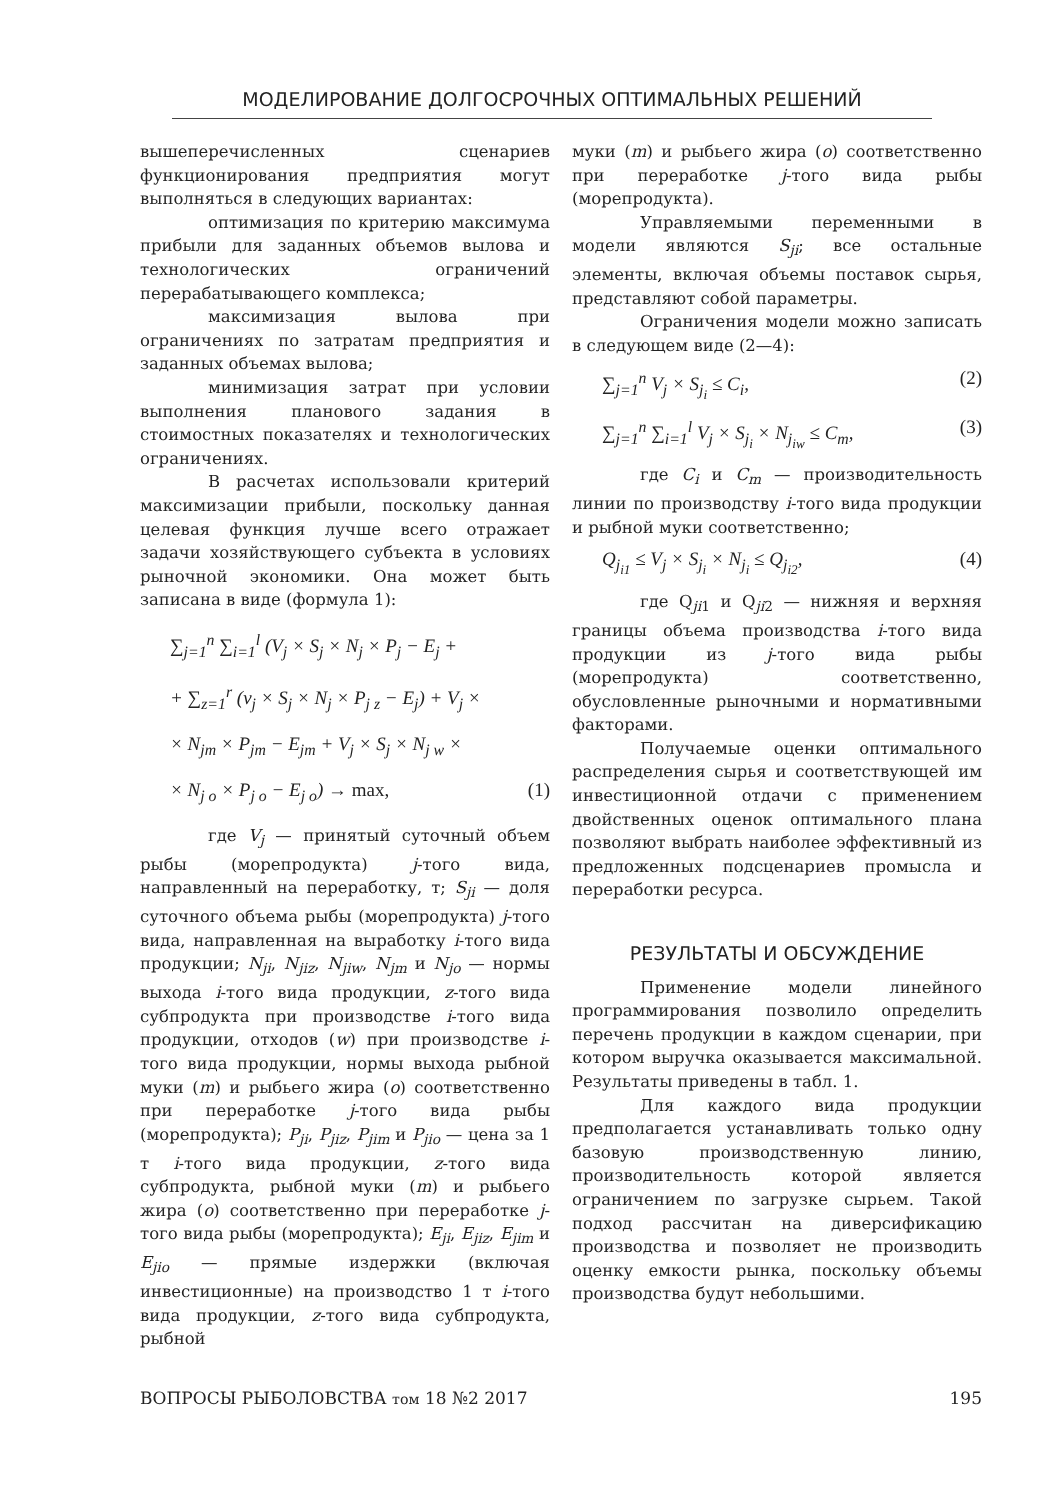МОДЕЛИРОВАНИЕ ДОЛГОСРОЧНЫХ ОПТИМАЛЬНЫХ РЕШЕНИЙ
вышеперечисленных сценариев функционирования предприятия могут выполняться в следующих вариантах:
оптимизация по критерию максимума прибыли для заданных объемов вылова и технологических ограничений перерабатывающего комплекса;
максимизация вылова при ограничениях по затратам предприятия и заданных объемах вылова;
минимизация затрат при условии выполнения планового задания в стоимостных показателях и технологических ограничениях.
В расчетах использовали критерий максимизации прибыли, поскольку данная целевая функция лучше всего отражает задачи хозяйствующего субъекта в условиях рыночной экономики. Она может быть записана в виде (формула 1):
∑<sub>j=1</sub><sup>n</sup> ∑<sub>i=1</sub><sup>l</sup> (V<sub>j</sub> × S<sub>j</sub> × N<sub>j</sub> × P<sub>j</sub> − E<sub>j</sub> +
+ ∑<sub>z=1</sub><sup>r</sup> (v<sub>j</sub> × S<sub>j</sub> × N<sub>j</sub> × P<sub>j z</sub> − E<sub>j</sub>) + V<sub>j</sub> ×
× N<sub>jm</sub> × P<sub>jm</sub> − E<sub>jm</sub> + V<sub>j</sub> × S<sub>j</sub> × N<sub>j w</sub> ×
× N<sub>j o</sub> × P<sub>j o</sub> − E<sub>j o</sub>) → max, (1)
где V<sub>j</sub> — принятый суточный объем рыбы (морепродукта) j-того вида, направленный на переработку, т; S<sub>ji</sub> — доля суточного объема рыбы (морепродукта) j-того вида, направленная на выработку i-того вида продукции; N<sub>ji</sub>, N<sub>jiz</sub>, N<sub>jiw</sub>, N<sub>jm</sub> и N<sub>jo</sub> — нормы выхода i-того вида продукции, z-того вида субпродукта при производстве i-того вида продукции, отходов (w) при производстве i-того вида продукции, нормы выхода рыбной муки (m) и рыбьего жира (o) соответственно при переработке j-того вида рыбы (морепродукта); P<sub>ji</sub>, P<sub>jiz</sub>, P<sub>jim</sub> и P<sub>jio</sub> — цена за 1 т i-того вида продукции, z-того вида субпродукта, рыбной муки (m) и рыбьего жира (o) соответственно при переработке j-того вида рыбы (морепродукта); E<sub>ji</sub>, E<sub>jiz</sub>, E<sub>jim</sub> и E<sub>jio</sub> — прямые издержки (включая инвестиционные) на производство 1 т i-того вида продукции, z-того вида субпродукта, рыбной
муки (m) и рыбьего жира (o) соответственно при переработке j-того вида рыбы (морепродукта).
Управляемыми переменными в модели являются S<sub>ji</sub>; все остальные элементы, включая объемы поставок сырья, представляют собой параметры.
Ограничения модели можно записать в следующем виде (2—4):
∑<sub>j=1</sub><sup>n</sup> V<sub>j</sub> × S<sub>j<sub>i</sub></sub> ≤ C<sub>i</sub>, (2)
∑<sub>j=1</sub><sup>n</sup> ∑<sub>i=1</sub><sup>l</sup> V<sub>j</sub> × S<sub>j<sub>i</sub></sub> × N<sub>j<sub>iw</sub></sub> ≤ C<sub>m</sub>, (3)
где C<sub>i</sub> и C<sub>m</sub> — производительность линии по производству i-того вида продукции и рыбной муки соответственно;
Q<sub>j<sub>i1</sub></sub> ≤ V<sub>j</sub> × S<sub>j<sub>i</sub></sub> × N<sub>j<sub>i</sub></sub> ≤ Q<sub>j<sub>i2</sub></sub>, (4)
где Q<sub>ji1</sub> и Q<sub>ji2</sub> — нижняя и верхняя границы объема производства i-того вида продукции из j-того вида рыбы (морепродукта) соответственно, обусловленные рыночными и нормативными факторами.
Получаемые оценки оптимального распределения сырья и соответствующей им инвестиционной отдачи с применением двойственных оценок оптимального плана позволяют выбрать наиболее эффективный из предложенных подсценариев промысла и переработки ресурса.
РЕЗУЛЬТАТЫ И ОБСУЖДЕНИЕ
Применение модели линейного программирования позволило определить перечень продукции в каждом сценарии, при котором выручка оказывается максимальной. Результаты приведены в табл. 1.
Для каждого вида продукции предполагается устанавливать только одну базовую производственную линию, производительность которой является ограничением по загрузке сырьем. Такой подход рассчитан на диверсификацию производства и позволяет не производить оценку емкости рынка, поскольку объемы производства будут небольшими.
ВОПРОСЫ РЫБОЛОВСТВА том 18 №2 2017 195